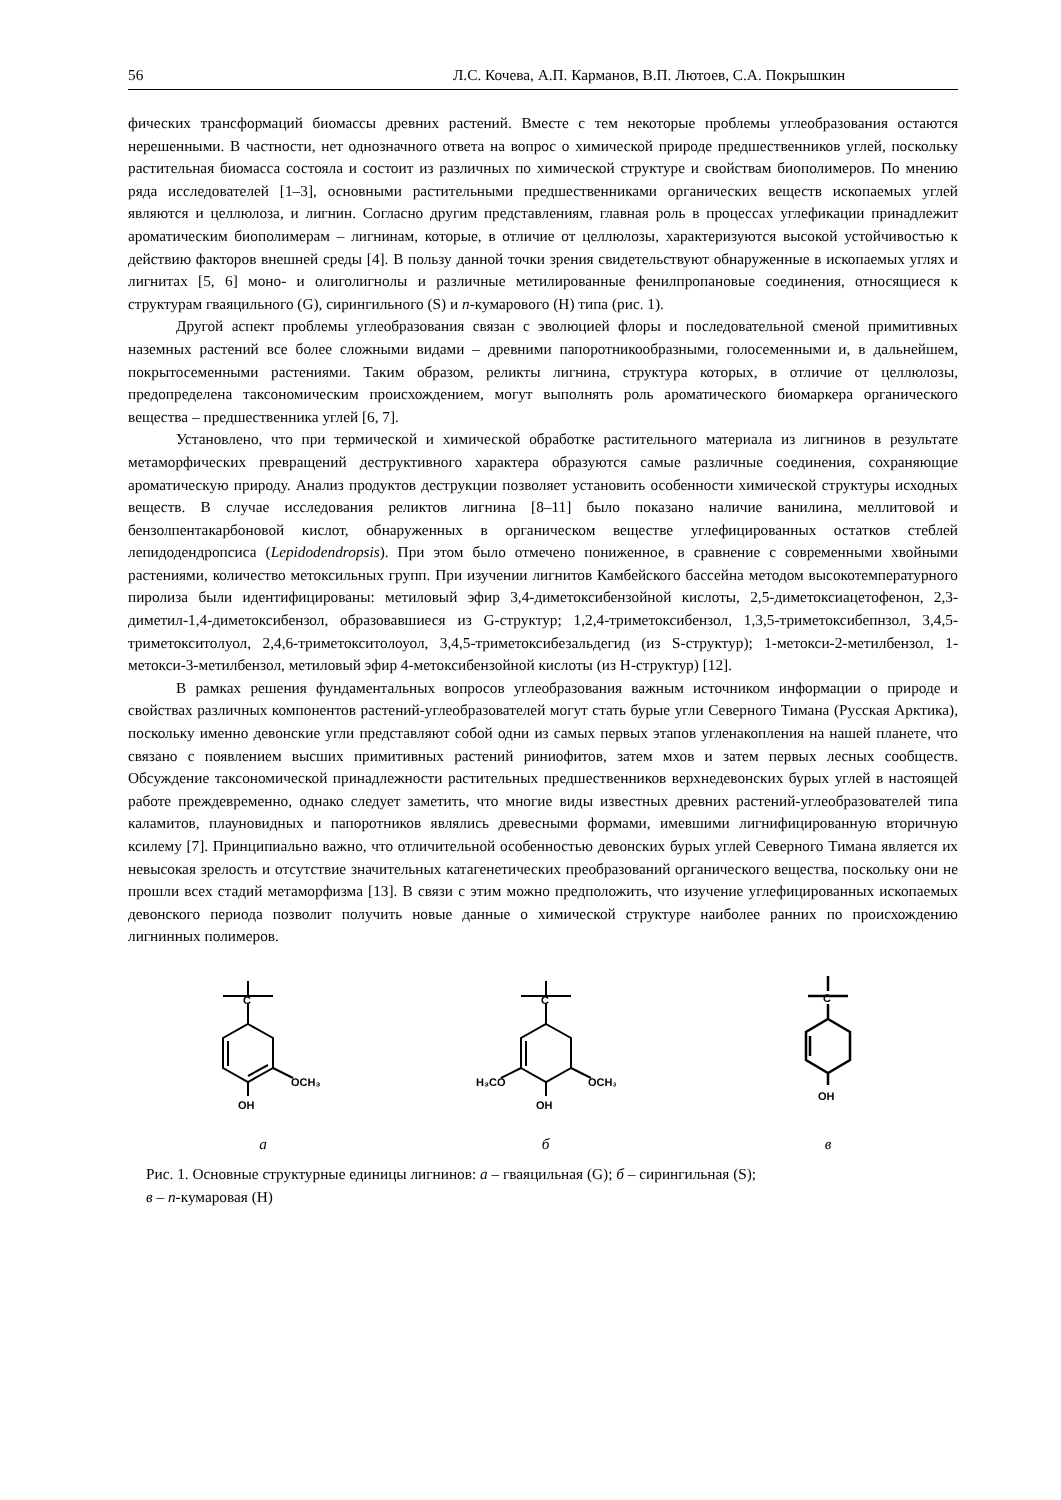56 Л.С. Кочева, А.П. Карманов, В.П. Лютоев, С.А. Покрышкин
фических трансформаций биомассы древних растений. Вместе с тем некоторые проблемы углеобразования остаются нерешенными. В частности, нет однозначного ответа на вопрос о химической природе предшественников углей, поскольку растительная биомасса состояла и состоит из различных по химической структуре и свойствам биополимеров. По мнению ряда исследователей [1–3], основными растительными предшественниками органических веществ ископаемых углей являются и целлюлоза, и лигнин. Согласно другим представлениям, главная роль в процессах углефикации принадлежит ароматическим биополимерам – лигнинам, которые, в отличие от целлюлозы, характеризуются высокой устойчивостью к действию факторов внешней среды [4]. В пользу данной точки зрения свидетельствуют обнаруженные в ископаемых углях и лигнитах [5, 6] моно- и олиголигнолы и различные метилированные фенилпропановые соединения, относящиеся к структурам гваяцильного (G), сирингильного (S) и n-кумарового (H) типа (рис. 1).
Другой аспект проблемы углеобразования связан с эволюцией флоры и последовательной сменой примитивных наземных растений все более сложными видами – древними папоротникообразными, голосеменными и, в дальнейшем, покрытосеменными растениями. Таким образом, реликты лигнина, структура которых, в отличие от целлюлозы, предопределена таксономическим происхождением, могут выполнять роль ароматического биомаркера органического вещества – предшественника углей [6, 7].
Установлено, что при термической и химической обработке растительного материала из лигнинов в результате метаморфических превращений деструктивного характера образуются самые различные соединения, сохраняющие ароматическую природу. Анализ продуктов деструкции позволяет установить особенности химической структуры исходных веществ. В случае исследования реликтов лигнина [8–11] было показано наличие ванилина, меллитовой и бензолпентакарбоновой кислот, обнаруженных в органическом веществе углефицированных остатков стеблей лепидодендропсиса (Lepidodendropsis). При этом было отмечено пониженное, в сравнение с современными хвойными растениями, количество метоксильных групп. При изучении лигнитов Камбейского бассейна методом высокотемпературного пиролиза были идентифицированы: метиловый эфир 3,4-диметоксибензойной кислоты, 2,5-диметоксиацетофенон, 2,3-диметил-1,4-диметоксибензол, образовавшиеся из G-структур; 1,2,4-триметоксибензол, 1,3,5-триметоксибепнзол, 3,4,5-триметокситолуол, 2,4,6-триметокситолоуол, 3,4,5-триметоксибезальдегид (из S-структур); 1-метокси-2-метилбензол, 1-метокси-3-метилбензол, метиловый эфир 4-метоксибензойной кислоты (из H-структур) [12].
В рамках решения фундаментальных вопросов углеобразования важным источником информации о природе и свойствах различных компонентов растений-углеобразователей могут стать бурые угли Северного Тимана (Русская Арктика), поскольку именно девонские угли представляют собой одни из самых первых этапов угленакопления на нашей планете, что связано с появлением высших примитивных растений риниофитов, затем мхов и затем первых лесных сообществ. Обсуждение таксономической принадлежности растительных предшественников верхнедевонских бурых углей в настоящей работе преждевременно, однако следует заметить, что многие виды известных древних растений-углеобразователей типа каламитов, плауновидных и папоротников являлись древесными формами, имевшими лигнифицированную вторичную ксилему [7]. Принципиально важно, что отличительной особенностью девонских бурых углей Северного Тимана является их невысокая зрелость и отсутствие значительных катагенетических преобразований органического вещества, поскольку они не прошли всех стадий метаморфизма [13]. В связи с этим можно предположить, что изучение углефицированных ископаемых девонского периода позволит получить новые данные о химической структуре наиболее ранних по происхождению лигнинных полимеров.
C
OCH₃
OH
а
C
OCH₃
H₃CO
OH
б
C
OH
в
Рис. 1. Основные структурные единицы лигнинов: а – гваяцильная (G); б – сирингильная (S);
в – n-кумаровая (H)